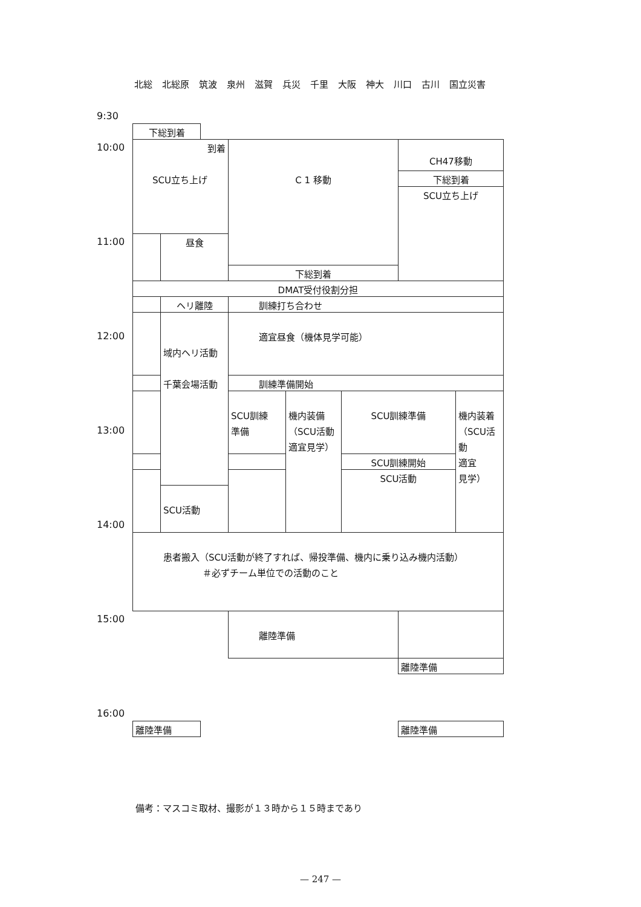北総 北総原 筑波 泉州 滋賀 兵災 千里 大阪 神大 川口 古川 国立災害
9:30
下総到着
10:00
到着
SCU立ち上げ
C 1 移動
CH47移動
下総到着
SCU立ち上げ
11:00
昼食
下総到着
DMAT受付役割分担
ヘリ離陸
訓練打ち合わせ
12:00
域内ヘリ活動
千葉会場活動
適宜昼食（機体見学可能）
訓練準備開始
SCU訓練
準備
機内装備
（SCU活動
適宜見学）
SCU訓練準備
機内装着
（SCU活動
適宜
見学）
13:00
SCU訓練開始
SCU活動
SCU活動
14:00
患者搬入（SCU活動が終了すれば、帰投準備、機内に乗り込み機内活動）
＃必ずチーム単位での活動のこと
15:00
離陸準備
離陸準備
16:00
離陸準備
離陸準備
備考：マスコミ取材、撮影が１３時から１５時まであり
— 247 —